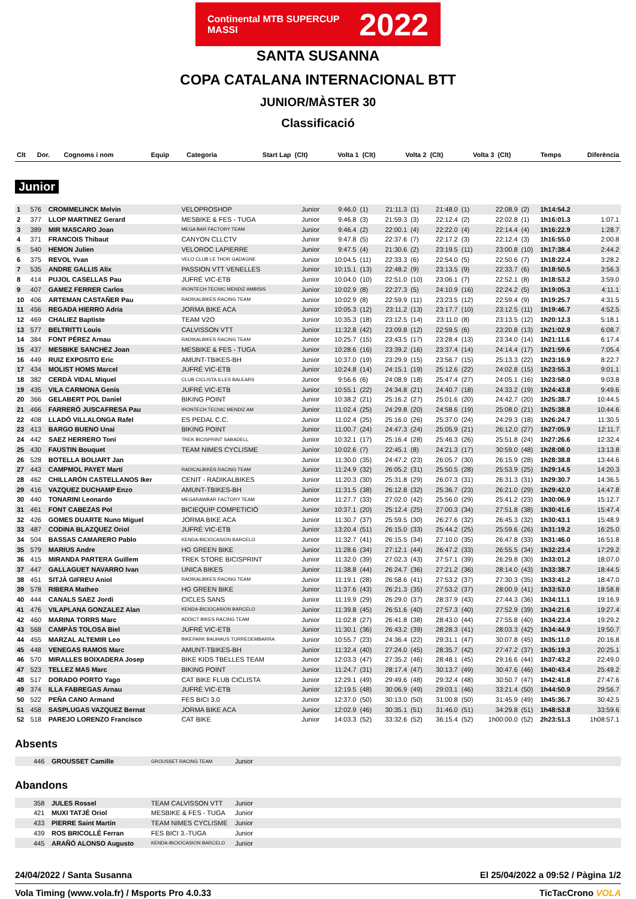Continental MTB SUPERCUP MASSI 2022
SANTA SUSANNA
COPA CATALANA INTERNACIONAL BTT
JUNIOR/MÀSTER 30
Classificació
| Clt | Dor. | Cognoms i nom | Equip | Categoria | Start Lap | (Clt) | Volta 1 | (Clt) | Volta 2 | (Clt) | Volta 3 | (Clt) | Temps | Diferència |
| --- | --- | --- | --- | --- | --- | --- | --- | --- | --- | --- | --- | --- | --- | --- |
Junior
| 1 | 576 | CROMMELINCK Melvin | VELOPROSHOP | Junior | 9:46.0 | (1) | 21:11.3 | (1) | 21:48.0 | (1) | 22:08.9 | (2) | 1h14:54.2 | |
| 2 | 377 | LLOP MARTINEZ Gerard | MESBIKE & FES - TUGA | Junior | 9:46.8 | (3) | 21:59.3 | (3) | 22:12.4 | (2) | 22:02.8 | (1) | 1h16:01.3 | 1:07.1 |
| 3 | 389 | MIR MASCARO Joan | MEGA BAR FACTORY TEAM | Junior | 9:46.4 | (2) | 22:00.1 | (4) | 22:22.0 | (4) | 22:14.4 | (4) | 1h16:22.9 | 1:28.7 |
| 4 | 371 | FRANCOIS Thibaut | CANYON CLLCTV | Junior | 9:47.8 | (5) | 22:37.6 | (7) | 22:17.2 | (3) | 22:12.4 | (3) | 1h16:55.0 | 2:00.8 |
| 5 | 540 | HEMON Julien | VELOROC LAPIERRE | Junior | 9:47.5 | (4) | 21:30.6 | (2) | 23:19.5 | (11) | 23:00.8 | (10) | 1h17:38.4 | 2:44.2 |
| 6 | 375 | REVOL Yvan | VELO CLUB LE THOR GADAGNE | Junior | 10:04.5 | (11) | 22:33.3 | (6) | 22:54.0 | (5) | 22:50.6 | (7) | 1h18:22.4 | 3:28.2 |
| 7 | 535 | ANDRE GALLIS Alix | PASSION VTT VENELLES | Junior | 10:15.1 | (13) | 22:48.2 | (9) | 23:13.5 | (9) | 22:33.7 | (6) | 1h18:50.5 | 3:56.3 |
| 8 | 414 | PUJOL CASELLAS Pau | JUFRÉ VIC-ETB | Junior | 10:04.0 | (10) | 22:51.0 | (10) | 23:06.1 | (7) | 22:52.1 | (8) | 1h18:53.2 | 3:59.0 |
| 9 | 407 | GAMEZ FERRER Carlos | IRONTECH TECNIC MENDIZ AMBISIS | Junior | 10:02.9 | (8) | 22:27.3 | (5) | 24:10.9 | (16) | 22:24.2 | (5) | 1h19:05.3 | 4:11.1 |
| 10 | 406 | ARTEMAN CASTAÑER Pau | RADIKALBIKES RACING TEAM | Junior | 10:02.9 | (8) | 22:59.9 | (11) | 23:23.5 | (12) | 22:59.4 | (9) | 1h19:25.7 | 4:31.5 |
| 11 | 456 | REGADA HIERRO Adria | JORMA BIKE ACA | Junior | 10:05.3 | (12) | 23:11.2 | (13) | 23:17.7 | (10) | 23:12.5 | (11) | 1h19:46.7 | 4:52.5 |
| 12 | 469 | CHALIEZ Baptiste | TEAM V2O | Junior | 10:35.3 | (18) | 23:12.5 | (14) | 23:11.0 | (8) | 23:13.5 | (12) | 1h20:12.3 | 5:18.1 |
| 13 | 577 | BELTRITTI Louis | CALVISSON VTT | Junior | 11:32.8 | (42) | 23:09.8 | (12) | 22:59.5 | (6) | 23:20.8 | (13) | 1h21:02.9 | 6:08.7 |
| 14 | 384 | FONT PÉREZ Arnau | RADIKALBIKES RACING TEAM | Junior | 10:25.7 | (15) | 23:43.5 | (17) | 23:28.4 | (13) | 23:34.0 | (14) | 1h21:11.6 | 6:17.4 |
| 15 | 437 | MESBIKE SANCHEZ Joan | MESBIKE & FES - TUGA | Junior | 10:28.6 | (16) | 23:39.2 | (16) | 23:37.4 | (14) | 24:14.4 | (17) | 1h21:59.6 | 7:05.4 |
| 16 | 449 | RUIZ EXPOSITO Eric | AMUNT-TBIKES-BH | Junior | 10:37.0 | (19) | 23:29.9 | (15) | 23:56.7 | (15) | 25:13.3 | (22) | 1h23:16.9 | 8:22.7 |
| 17 | 434 | MOLIST HOMS Marcel | JUFRÉ VIC-ETB | Junior | 10:24.8 | (14) | 24:15.1 | (19) | 25:12.6 | (22) | 24:02.8 | (15) | 1h23:55.3 | 9:01.1 |
| 18 | 382 | CERDÀ VIDAL Miquel | CLUB CICLISTA ILLES BALEARS | Junior | 9:56.6 | (6) | 24:08.9 | (18) | 25:47.4 | (27) | 24:05.1 | (16) | 1h23:58.0 | 9:03.8 |
| 19 | 435 | VILA CARMONA Genís | JUFRÉ VIC-ETB | Junior | 10:55.1 | (22) | 24:34.8 | (21) | 24:40.7 | (18) | 24:33.2 | (19) | 1h24:43.8 | 9:49.6 |
| 20 | 366 | GELABERT POL Daniel | BIKING POINT | Junior | 10:38.2 | (21) | 25:16.2 | (27) | 25:01.6 | (20) | 24:42.7 | (20) | 1h25:38.7 | 10:44.5 |
| 21 | 466 | FARRERÓ JUSCAFRESA Pau | IRONTECH TECNIC MENDIZ AM | Junior | 11:02.4 | (25) | 24:29.8 | (20) | 24:58.6 | (19) | 25:08.0 | (21) | 1h25:38.8 | 10:44.6 |
| 22 | 408 | LLADÓ VILLALONGA Rafel | ES PEDAL C.C. | Junior | 11:02.4 | (25) | 25:16.0 | (26) | 25:37.0 | (24) | 24:29.3 | (18) | 1h26:24.7 | 11:30.5 |
| 23 | 413 | BARGO BUENO Unai | BIKING POINT | Junior | 11:00.7 | (24) | 24:47.3 | (24) | 25:05.9 | (21) | 26:12.0 | (27) | 1h27:05.9 | 12:11.7 |
| 24 | 442 | SAEZ HERRERO Toni | TREK BICISPRINT SABADELL | Junior | 10:32.1 | (17) | 25:16.4 | (28) | 25:46.3 | (26) | 25:51.8 | (24) | 1h27:26.6 | 12:32.4 |
| 25 | 430 | FAUSTIN Bouquet | TEAM NIMES CYCLISME | Junior | 10:02.6 | (7) | 22:45.1 | (8) | 24:21.3 | (17) | 30:59.0 | (48) | 1h28:08.0 | 13:13.8 |
| 26 | 528 | BOTELLA BOLIART Jan | | Junior | 11:30.0 | (35) | 24:47.2 | (23) | 26:05.7 | (30) | 26:15.9 | (28) | 1h28:38.8 | 13:44.6 |
| 27 | 443 | CAMPMOL PAYET Martí | RADICALBIKES RACING TEAM | Junior | 11:24.9 | (32) | 26:05.2 | (31) | 25:50.5 | (28) | 25:53.9 | (25) | 1h29:14.5 | 14:20.3 |
| 28 | 462 | CHILLARÓN CASTELLANOS Iker | CENIT - RADIKALBIKES | Junior | 11:20.3 | (30) | 25:31.8 | (29) | 26:07.3 | (31) | 26:31.3 | (31) | 1h29:30.7 | 14:36.5 |
| 29 | 416 | VAZQUEZ DUCHAMP Enzo | AMUNT-TBIKES-BH | Junior | 11:31.5 | (38) | 26:12.8 | (32) | 25:36.7 | (23) | 26:21.0 | (29) | 1h29:42.0 | 14:47.8 |
| 30 | 440 | TONARINI Leonardo | MEGARAWBAR FACTORY TEAM | Junior | 11:27.7 | (33) | 27:02.0 | (42) | 25:56.0 | (29) | 25:41.2 | (23) | 1h30:06.9 | 15:12.7 |
| 31 | 461 | FONT CABEZAS Pol | BICIEQUIP COMPETICIÓ | Junior | 10:37.1 | (20) | 25:12.4 | (25) | 27:00.3 | (34) | 27:51.8 | (38) | 1h30:41.6 | 15:47.4 |
| 32 | 426 | GOMES DUARTE Nuno Miguel | JORMA BIKE ACA | Junior | 11:30.7 | (37) | 25:59.5 | (30) | 26:27.6 | (32) | 26:45.3 | (32) | 1h30:43.1 | 15:48.9 |
| 33 | 487 | CODINA BLAZQUEZ Oriol | JUFRÉ VIC-ETB | Junior | 13:20.4 | (51) | 26:15.0 | (33) | 25:44.2 | (25) | 25:59.6 | (26) | 1h31:19.2 | 16:25.0 |
| 34 | 504 | BASSAS CAMARERO Pablo | KENDA-BICIOCASION BARCELO | Junior | 11:32.7 | (41) | 26:15.5 | (34) | 27:10.0 | (35) | 26:47.8 | (33) | 1h31:46.0 | 16:51.8 |
| 35 | 579 | MARIUS Andre | HG GREEN BIKE | Junior | 11:28.6 | (34) | 27:12.1 | (44) | 26:47.2 | (33) | 26:55.5 | (34) | 1h32:23.4 | 17:29.2 |
| 36 | 415 | MIRANDA PARTERA Guillem | TREK STORE BICISPRINT | Junior | 11:32.0 | (39) | 27:02.3 | (43) | 27:57.1 | (39) | 26:29.8 | (30) | 1h33:01.2 | 18:07.0 |
| 37 | 447 | GALLAGUET NAVARRO Ivan | UNICA BIKES | Junior | 11:38.8 | (44) | 26:24.7 | (36) | 27:21.2 | (36) | 28:14.0 | (43) | 1h33:38.7 | 18:44.5 |
| 38 | 451 | SITJÀ GIFREU Aniol | RADIKALBIKES RACING TEAM | Junior | 11:19.1 | (28) | 26:58.6 | (41) | 27:53.2 | (37) | 27:30.3 | (35) | 1h33:41.2 | 18:47.0 |
| 39 | 578 | RIBERA Matheo | HG GREEN BIKE | Junior | 11:37.6 | (43) | 26:21.3 | (35) | 27:53.2 | (37) | 28:00.9 | (41) | 1h33:53.0 | 18:58.8 |
| 40 | 444 | CANALS SAEZ Jordi | CICLES SANS | Junior | 11:19.9 | (29) | 26:29.0 | (37) | 28:37.9 | (43) | 27:44.3 | (36) | 1h34:11.1 | 19:16.9 |
| 41 | 476 | VILAPLANA GONZALEZ Alan | KENDA-BICIOCASION BARCELO | Junior | 11:39.8 | (45) | 26:51.6 | (40) | 27:57.3 | (40) | 27:52.9 | (39) | 1h34:21.6 | 19:27.4 |
| 42 | 460 | MARINA TORRS Marc | ADDICT BIKES RACING TEAM | Junior | 11:02.8 | (27) | 26:41.8 | (38) | 28:43.0 | (44) | 27:55.8 | (40) | 1h34:23.4 | 19:29.2 |
| 43 | 568 | CAMPÀS TOLOSA Biel | JUFRÉ VIC-ETB | Junior | 11:30.1 | (36) | 26:43.2 | (39) | 28:28.3 | (41) | 28:03.3 | (42) | 1h34:44.9 | 19:50.7 |
| 44 | 455 | MARZAL ALTEMIR Leo | BIKEPARK BAUHAUS TORREDEMBARRA | Junior | 10:55.7 | (23) | 24:36.4 | (22) | 29:31.1 | (47) | 30:07.8 | (45) | 1h35:11.0 | 20:16.8 |
| 45 | 448 | VENEGAS RAMOS Marc | AMUNT-TBIKES-BH | Junior | 11:32.4 | (40) | 27:24.0 | (45) | 28:35.7 | (42) | 27:47.2 | (37) | 1h35:19.3 | 20:25.1 |
| 46 | 570 | MIRALLES BOIXADERA Josep | BIKE KIDS TBELLES TEAM | Junior | 12:03.3 | (47) | 27:35.2 | (46) | 28:48.1 | (45) | 29:16.6 | (44) | 1h37:43.2 | 22:49.0 |
| 47 | 523 | TELLEZ MAS Marc | BIKING POINT | Junior | 11:24.7 | (31) | 28:17.4 | (47) | 30:13.7 | (49) | 30:47.6 | (46) | 1h40:43.4 | 25:49.2 |
| 48 | 517 | DORADO PORTO Yago | CAT BIKE FLUB CICLISTA | Junior | 12:29.1 | (49) | 29:49.6 | (48) | 29:32.4 | (48) | 30:50.7 | (47) | 1h42:41.8 | 27:47.6 |
| 49 | 374 | ILLA FABREGAS Arnau | JUFRÉ VIC-ETB | Junior | 12:19.5 | (48) | 30:06.9 | (49) | 29:03.1 | (46) | 33:21.4 | (50) | 1h44:50.9 | 29:56.7 |
| 50 | 522 | PEÑA CANO Armand | FES BICI 3.0 | Junior | 12:37.0 | (50) | 30:13.0 | (50) | 31:00.8 | (50) | 31:45.9 | (49) | 1h45:36.7 | 30:42.5 |
| 51 | 458 | SASPLUGAS VAZQUEZ Bernat | JORMA BIKE ACA | Junior | 12:02.9 | (46) | 30:35.1 | (51) | 31:46.0 | (51) | 34:29.8 | (51) | 1h48:53.8 | 33:59.6 |
| 52 | 518 | PAREJO LORENZO Francisco | CAT BIKE | Junior | 14:03.3 | (52) | 33:32.6 | (52) | 36:15.4 | (52) | 1h00:00.0 | (52) | 2h23:51.3 | 1h08:57.1 |
Absents
| | 446 | GROUSSET Camille | GROUSSET RACING TEAM | Junior | |
Abandons
| | 358 | JULES Rossel | TEAM CALVISSON VTT | Junior | |
| | 421 | MUXI TATJÉ Oriol | MESBIKE & FES - TUGA | Junior | |
| | 433 | PIERRE Saint Martin | TEAM NIMES CYCLISME | Junior | |
| | 439 | ROS BRICOLLÉ Ferran | FES BICI 3.-TUGA | Junior | |
| | 445 | ARAÑÓ ALONSO Augusto | KENDA-BICIOCASION BARCELO | Junior | |
24/04/2022 / Santa Susanna El 25/04/2022 a 09:52 / Pàgina 1/2
Vola Timing (www.vola.fr) / Msports Pro 4.0.33 TicTacCrono VOLA